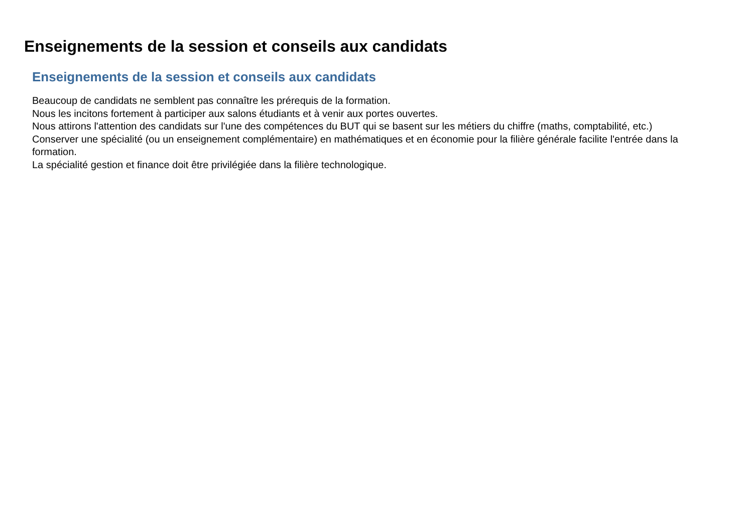Enseignements de la session et conseils aux candidats
Enseignements de la session et conseils aux candidats
Beaucoup de candidats ne semblent pas connaître les prérequis de la formation.
Nous les incitons fortement à participer aux salons étudiants et à venir aux portes ouvertes.
Nous attirons l'attention des candidats sur l'une des compétences du BUT qui se basent sur les métiers du chiffre (maths, comptabilité, etc.)
Conserver une spécialité (ou un enseignement complémentaire) en mathématiques et en économie pour la filière générale facilite l'entrée dans la formation.
La spécialité gestion et finance doit être privilégiée dans la filière technologique.